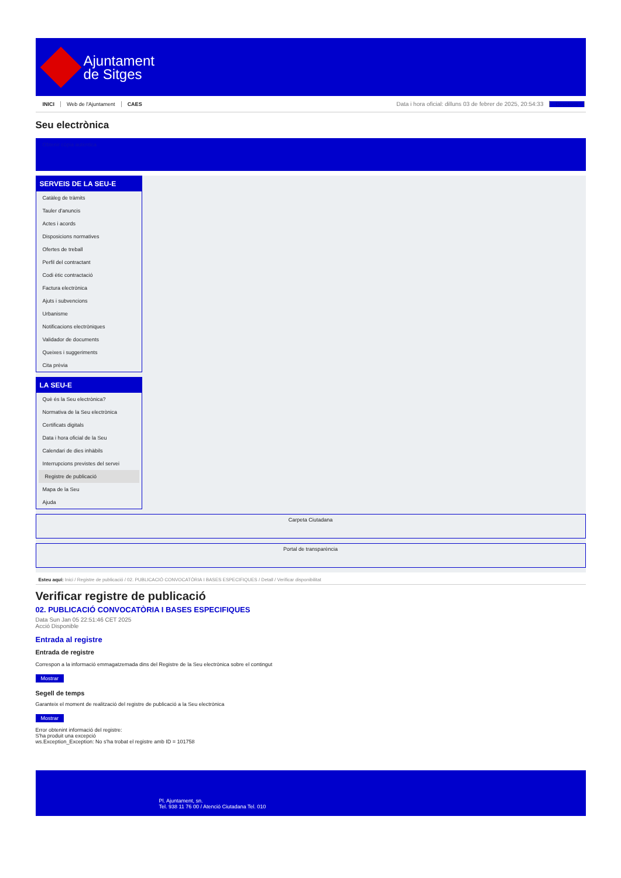Ajuntament
de Sitges
INICI Web de l'Ajuntament CAES Data i hora oficial: dilluns 03 de febrer de 2025, 20:54:33 Directoris
Seu electrònica
Obtenir còpia autèntica
SERVEIS DE LA SEU-E
Catàleg de tràmits
Tauler d'anuncis
Actes i acords
Disposicions normatives
Ofertes de treball
Perfil del contractant
Codi ètic contractació
Factura electrònica
Ajuts i subvencions
Urbanisme
Notificacions electròniques
Validador de documents
Queixes i suggeriments
Cita prèvia
LA SEU-E
Què és la Seu electrònica?
Normativa de la Seu electrònica
Certificats digitals
Data i hora oficial de la Seu
Calendari de dies inhàbils
Interrupcions previstes del servei
Registre de publicació
Mapa de la Seu
Ajuda
Carpeta Ciutadana
Portal de transparència
Esteu aquí: Inici / Registre de publicació / 02. PUBLICACIÓ CONVOCATÒRIA I BASES ESPECIFIQUES / Detall / Verificar disponibilitat
Verificar registre de publicació
02. PUBLICACIÓ CONVOCATÒRIA I BASES ESPECIFIQUES
Data Sun Jan 05 22:51:46 CET 2025
Acció Disponible
Entrada al registre
Entrada de registre
Correspon a la informació emmagatzemada dins del Registre de la Seu electrònica sobre el contingut
Mostrar
Segell de temps
Garanteix el moment de realització del registre de publicació a la Seu electrònica
Mostrar
Error obtenint informació del registre:
S'ha produit una excepció
ws.Exception_Exception: No s'ha trobat el registre amb ID = 101758
Pl. Ajuntament, sn.
Tel. 938 11 76 00 / Atenció Ciutadana Tel. 010